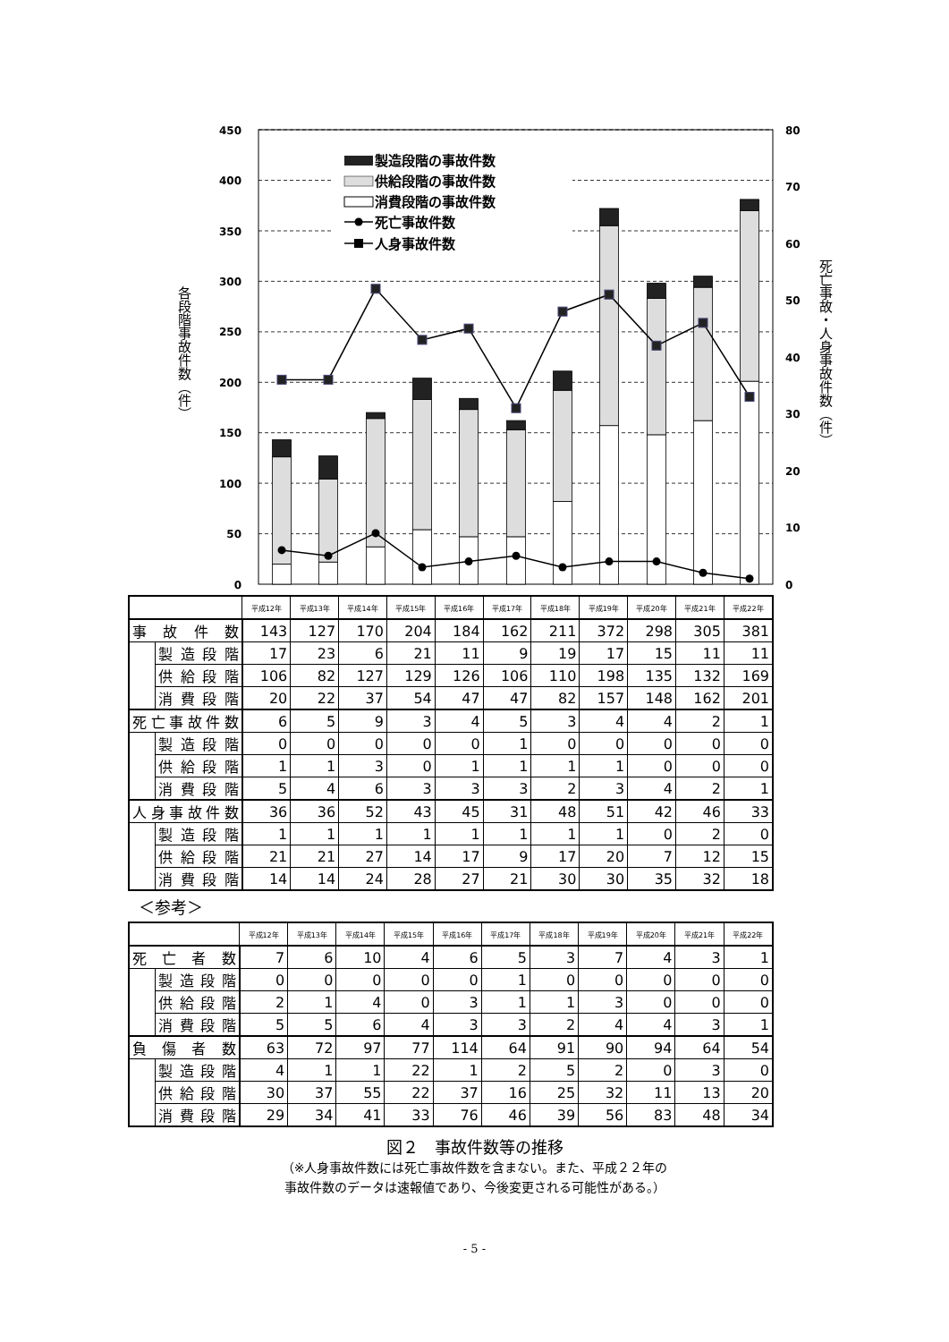450
400
350
300
250
200
150
100
50
0
80
70
60
50
40
30
20
10
0
各段階事故件数（件）
死亡事故・人身事故件数（件）
製造段階の事故件数
供給段階の事故件数
消費段階の事故件数
死亡事故件数
人身事故件数
| | | 平成12年 | 平成13年 | 平成14年 | 平成15年 | 平成16年 | 平成17年 | 平成18年 | 平成19年 | 平成20年 | 平成21年 | 平成22年 |
| --- | --- | --- | --- | --- | --- | --- | --- | --- | --- | --- | --- | --- |
| 事 故 件 数 | | 143 | 127 | 170 | 204 | 184 | 162 | 211 | 372 | 298 | 305 | 381 |
| | 製造段階 | 17 | 23 | 6 | 21 | 11 | 9 | 19 | 17 | 15 | 11 | 11 |
| | 供給段階 | 106 | 82 | 127 | 129 | 126 | 106 | 110 | 198 | 135 | 132 | 169 |
| | 消費段階 | 20 | 22 | 37 | 54 | 47 | 47 | 82 | 157 | 148 | 162 | 201 |
| 死亡事故件数 | | 6 | 5 | 9 | 3 | 4 | 5 | 3 | 4 | 4 | 2 | 1 |
| | 製造段階 | 0 | 0 | 0 | 0 | 0 | 1 | 0 | 0 | 0 | 0 | 0 |
| | 供給段階 | 1 | 1 | 3 | 0 | 1 | 1 | 1 | 1 | 0 | 0 | 0 |
| | 消費段階 | 5 | 4 | 6 | 3 | 3 | 3 | 2 | 3 | 4 | 2 | 1 |
| 人身事故件数 | | 36 | 36 | 52 | 43 | 45 | 31 | 48 | 51 | 42 | 46 | 33 |
| | 製造段階 | 1 | 1 | 1 | 1 | 1 | 1 | 1 | 1 | 0 | 2 | 0 |
| | 供給段階 | 21 | 21 | 27 | 14 | 17 | 9 | 17 | 20 | 7 | 12 | 15 |
| | 消費段階 | 14 | 14 | 24 | 28 | 27 | 21 | 30 | 30 | 35 | 32 | 18 |
＜参考＞
| | | 平成12年 | 平成13年 | 平成14年 | 平成15年 | 平成16年 | 平成17年 | 平成18年 | 平成19年 | 平成20年 | 平成21年 | 平成22年 |
| --- | --- | --- | --- | --- | --- | --- | --- | --- | --- | --- | --- | --- |
| 死 亡 者 数 | | 7 | 6 | 10 | 4 | 6 | 5 | 3 | 7 | 4 | 3 | 1 |
| | 製造段階 | 0 | 0 | 0 | 0 | 0 | 1 | 0 | 0 | 0 | 0 | 0 |
| | 供給段階 | 2 | 1 | 4 | 0 | 3 | 1 | 1 | 3 | 0 | 0 | 0 |
| | 消費段階 | 5 | 5 | 6 | 4 | 3 | 3 | 2 | 4 | 4 | 3 | 1 |
| 負 傷 者 数 | | 63 | 72 | 97 | 77 | 114 | 64 | 91 | 90 | 94 | 64 | 54 |
| | 製造段階 | 4 | 1 | 1 | 22 | 1 | 2 | 5 | 2 | 0 | 3 | 0 |
| | 供給段階 | 30 | 37 | 55 | 22 | 37 | 16 | 25 | 32 | 11 | 13 | 20 |
| | 消費段階 | 29 | 34 | 41 | 33 | 76 | 46 | 39 | 56 | 83 | 48 | 34 |
図２　事故件数等の推移
（※人身事故件数には死亡事故件数を含まない。また、平成２２年の
事故件数のデータは速報値であり、今後変更される可能性がある。）
- 5 -